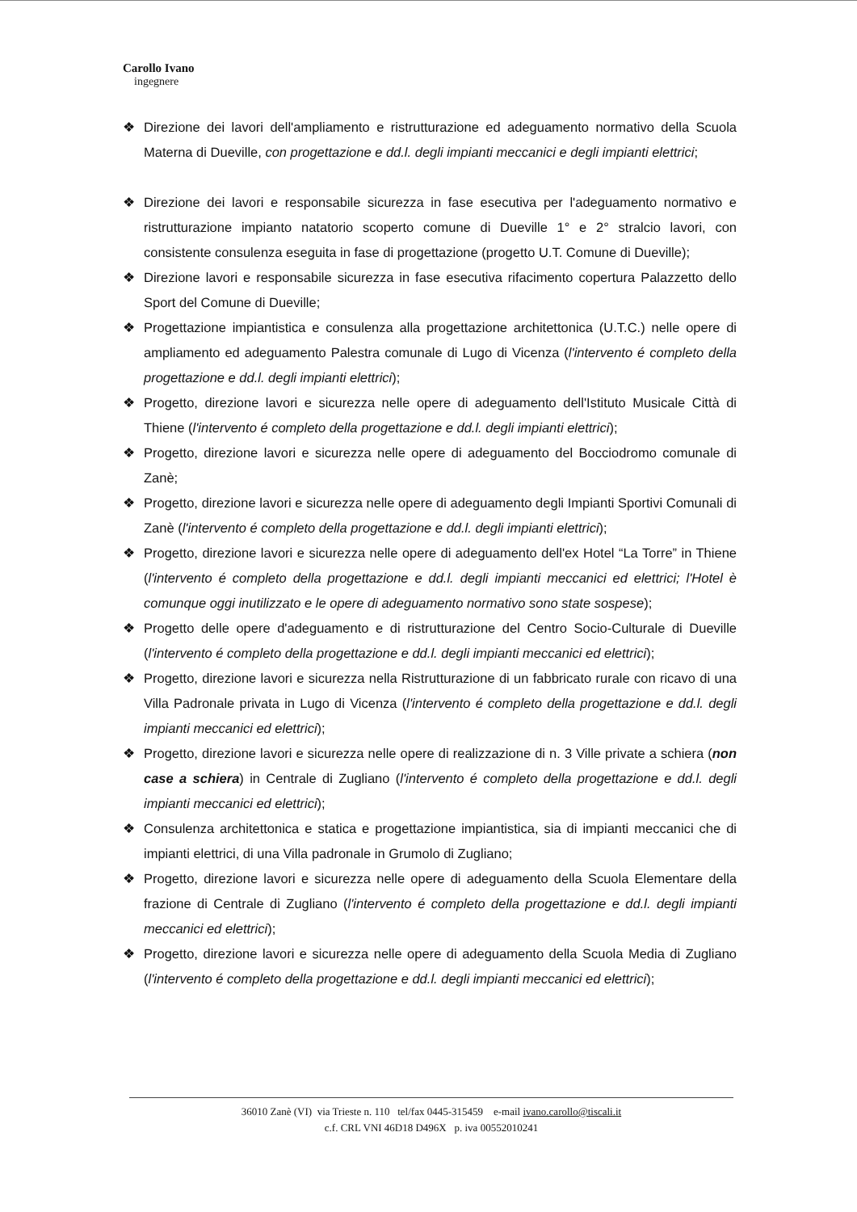Carollo Ivano
ingegnere
❖ Direzione dei lavori dell'ampliamento e ristrutturazione ed adeguamento normativo della Scuola Materna di Dueville, con progettazione e dd.l. degli impianti meccanici e degli impianti elettrici;
❖ Direzione dei lavori e responsabile sicurezza in fase esecutiva per l'adeguamento normativo e ristrutturazione impianto natatorio scoperto comune di Dueville 1° e 2° stralcio lavori, con consistente consulenza eseguita in fase di progettazione (progetto U.T. Comune di Dueville);
❖ Direzione lavori e responsabile sicurezza in fase esecutiva rifacimento copertura Palazzetto dello Sport del Comune di Dueville;
❖ Progettazione impiantistica e consulenza alla progettazione architettonica (U.T.C.) nelle opere di ampliamento ed adeguamento Palestra comunale di Lugo di Vicenza (l'intervento é completo della progettazione e dd.l. degli impianti elettrici);
❖ Progetto, direzione lavori e sicurezza nelle opere di adeguamento dell'Istituto Musicale Città di Thiene (l'intervento é completo della progettazione e dd.l. degli impianti elettrici);
❖ Progetto, direzione lavori e sicurezza nelle opere di adeguamento del Bocciodromo comunale di Zanè;
❖ Progetto, direzione lavori e sicurezza nelle opere di adeguamento degli Impianti Sportivi Comunali di Zanè (l'intervento é completo della progettazione e dd.l. degli impianti elettrici);
❖ Progetto, direzione lavori e sicurezza nelle opere di adeguamento dell'ex Hotel “La Torre” in Thiene (l'intervento é completo della progettazione e dd.l. degli impianti meccanici ed elettrici; l'Hotel è comunque oggi inutilizzato e le opere di adeguamento normativo sono state sospese);
❖ Progetto delle opere d'adeguamento e di ristrutturazione del Centro Socio-Culturale di Dueville (l'intervento é completo della progettazione e dd.l. degli impianti meccanici ed elettrici);
❖ Progetto, direzione lavori e sicurezza nella Ristrutturazione di un fabbricato rurale con ricavo di una Villa Padronale privata in Lugo di Vicenza (l'intervento é completo della progettazione e dd.l. degli impianti meccanici ed elettrici);
❖ Progetto, direzione lavori e sicurezza nelle opere di realizzazione di n. 3 Ville private a schiera (non case a schiera) in Centrale di Zugliano (l'intervento é completo della progettazione e dd.l. degli impianti meccanici ed elettrici);
❖ Consulenza architettonica e statica e progettazione impiantistica, sia di impianti meccanici che di impianti elettrici, di una Villa padronale in Grumolo di Zugliano;
❖ Progetto, direzione lavori e sicurezza nelle opere di adeguamento della Scuola Elementare della frazione di Centrale di Zugliano (l'intervento é completo della progettazione e dd.l. degli impianti meccanici ed elettrici);
❖ Progetto, direzione lavori e sicurezza nelle opere di adeguamento della Scuola Media di Zugliano (l'intervento é completo della progettazione e dd.l. degli impianti meccanici ed elettrici);
36010 Zanè (VI) via Trieste n. 110 tel/fax 0445-315459 e-mail ivano.carollo@tiscali.it
c.f. CRL VNI 46D18 D496X p. iva 00552010241